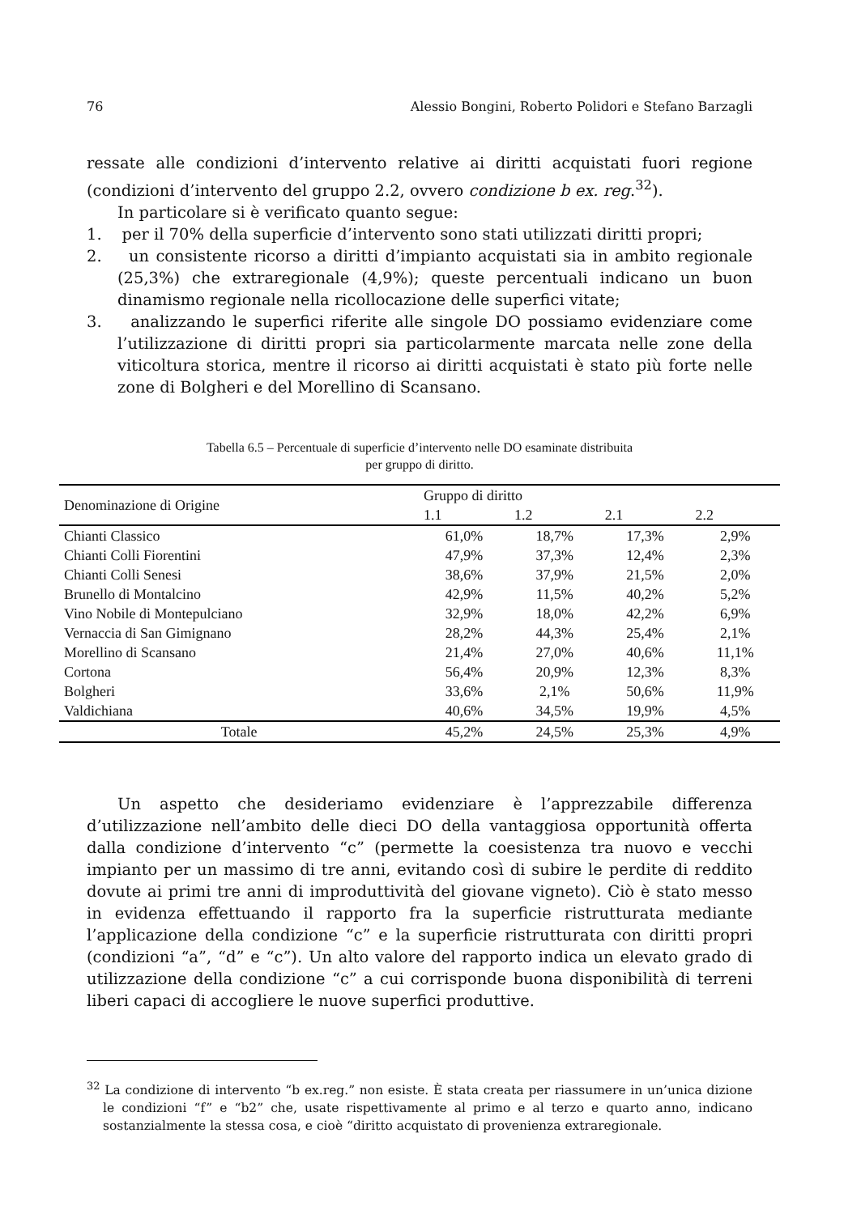76 Alessio Bongini, Roberto Polidori e Stefano Barzagli
ressate alle condizioni d’intervento relative ai diritti acquistati fuori regione (condizioni d’intervento del gruppo 2.2, ovvero condizione b ex. reg.<sup>32</sup>).
In particolare si è verificato quanto segue:
1. per il 70% della superficie d’intervento sono stati utilizzati diritti propri;
2. un consistente ricorso a diritti d’impianto acquistati sia in ambito regionale (25,3%) che extraregionale (4,9%); queste percentuali indicano un buon dinamismo regionale nella ricollocazione delle superfici vitate;
3. analizzando le superfici riferite alle singole DO possiamo evidenziare come l’utilizzazione di diritti propri sia particolarmente marcata nelle zone della viticoltura storica, mentre il ricorso ai diritti acquistati è stato più forte nelle zone di Bolgheri e del Morellino di Scansano.
Tabella 6.5 – Percentuale di superficie d’intervento nelle DO esaminate distribuita
per gruppo di diritto.
| Denominazione di Origine | Gruppo di diritto | | | |
| --- | --- | --- | --- | --- |
| | 1.1 | 1.2 | 2.1 | 2.2 |
| Chianti Classico | 61,0% | 18,7% | 17,3% | 2,9% |
| Chianti Colli Fiorentini | 47,9% | 37,3% | 12,4% | 2,3% |
| Chianti Colli Senesi | 38,6% | 37,9% | 21,5% | 2,0% |
| Brunello di Montalcino | 42,9% | 11,5% | 40,2% | 5,2% |
| Vino Nobile di Montepulciano | 32,9% | 18,0% | 42,2% | 6,9% |
| Vernaccia di San Gimignano | 28,2% | 44,3% | 25,4% | 2,1% |
| Morellino di Scansano | 21,4% | 27,0% | 40,6% | 11,1% |
| Cortona | 56,4% | 20,9% | 12,3% | 8,3% |
| Bolgheri | 33,6% | 2,1% | 50,6% | 11,9% |
| Valdichiana | 40,6% | 34,5% | 19,9% | 4,5% |
| Totale | 45,2% | 24,5% | 25,3% | 4,9% |
Un aspetto che desideriamo evidenziare è l’apprezzabile differenza d’utilizzazione nell’ambito delle dieci DO della vantaggiosa opportunità offerta dalla condizione d’intervento “c” (permette la coesistenza tra nuovo e vecchi impianto per un massimo di tre anni, evitando così di subire le perdite di reddito dovute ai primi tre anni di improduttività del giovane vigneto). Ciò è stato messo in evidenza effettuando il rapporto fra la superficie ristrutturata mediante l’applicazione della condizione “c” e la superficie ristrutturata con diritti propri (condizioni “a”, “d” e “c”). Un alto valore del rapporto indica un elevato grado di utilizzazione della condizione “c” a cui corrisponde buona disponibilità di terreni liberi capaci di accogliere le nuove superfici produttive.
<sup>32</sup> La condizione di intervento “b ex.reg.” non esiste. È stata creata per riassumere in un’unica dizione le condizioni “f” e “b2” che, usate rispettivamente al primo e al terzo e quarto anno, indicano sostanzialmente la stessa cosa, e cioè “diritto acquistato di provenienza extraregionale.